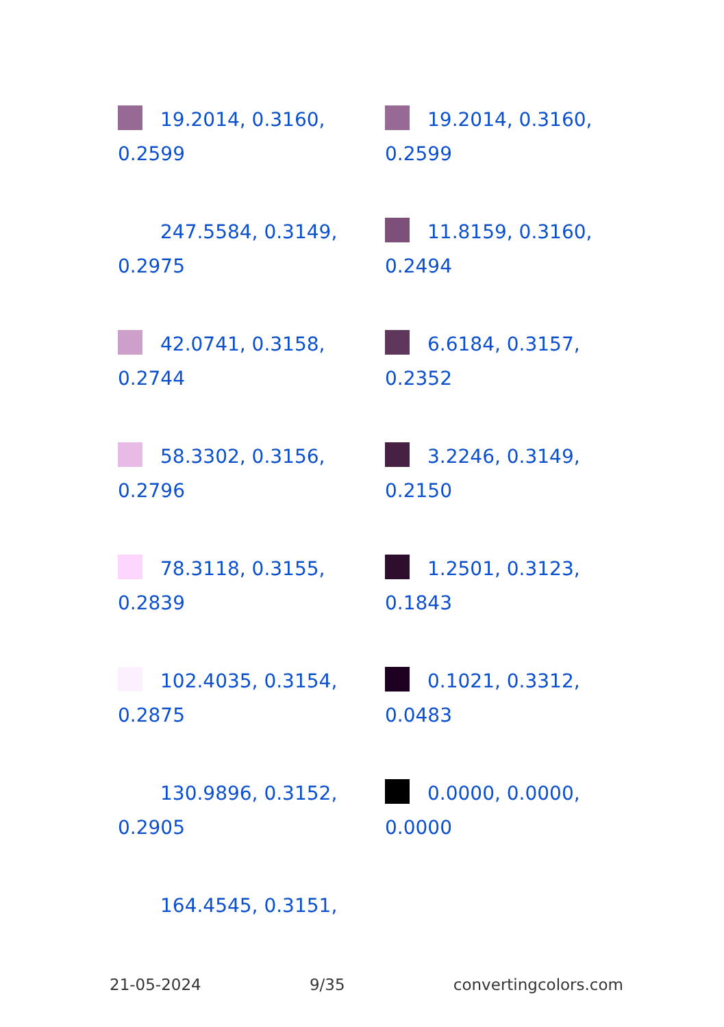19.2014, 0.3160,
0.2599
19.2014, 0.3160,
0.2599
247.5584, 0.3149,
0.2975
11.8159, 0.3160,
0.2494
42.0741, 0.3158,
0.2744
6.6184, 0.3157,
0.2352
58.3302, 0.3156,
0.2796
3.2246, 0.3149,
0.2150
78.3118, 0.3155,
0.2839
1.2501, 0.3123,
0.1843
102.4035, 0.3154,
0.2875
0.1021, 0.3312,
0.0483
130.9896, 0.3152,
0.2905
0.0000, 0.0000,
0.0000
164.4545, 0.3151,
21-05-2024 9/35 convertingcolors.com